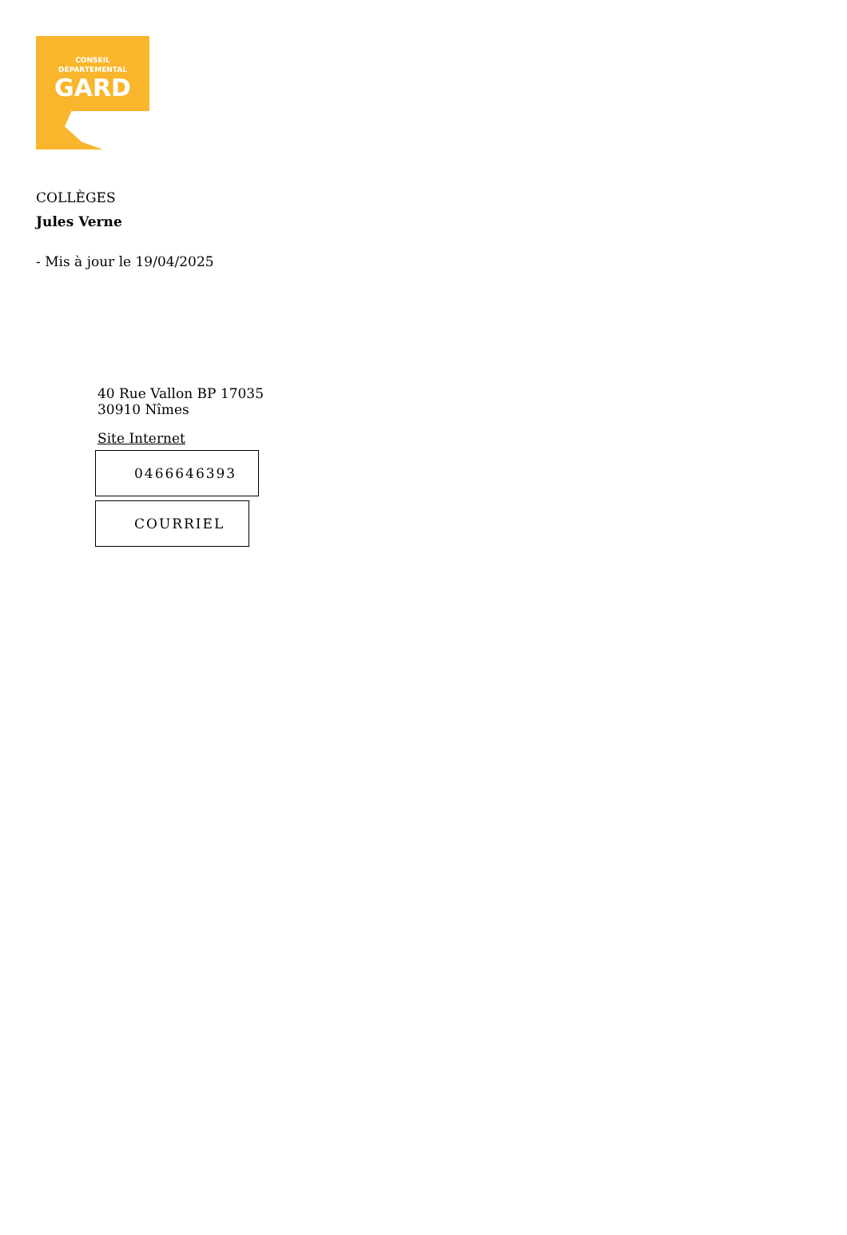CONSEIL
DÉPARTEMENTAL
GARD
COLLÈGES
Jules Verne
- Mis à jour le 19/04/2025
40 Rue Vallon BP 17035
30910 Nîmes
Site Internet
0466646393
COURRIEL